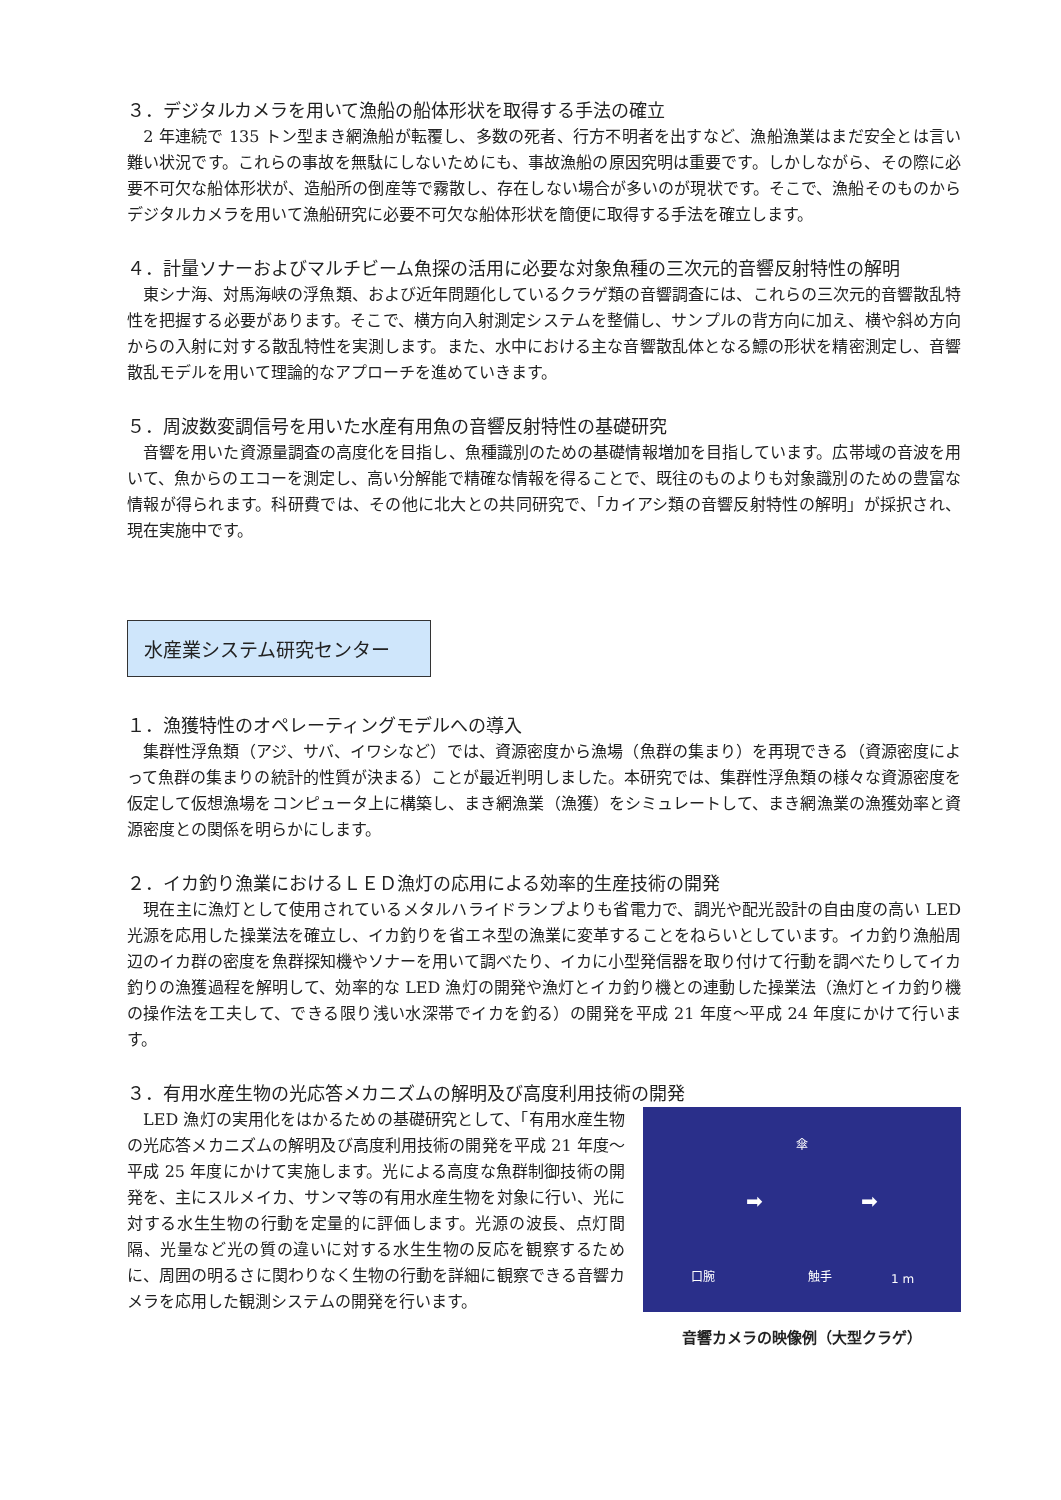３．デジタルカメラを用いて漁船の船体形状を取得する手法の確立
　2 年連続で 135 トン型まき網漁船が転覆し、多数の死者、行方不明者を出すなど、漁船漁業はまだ安全とは言い難い状況です。これらの事故を無駄にしないためにも、事故漁船の原因究明は重要です。しかしながら、その際に必要不可欠な船体形状が、造船所の倒産等で霧散し、存在しない場合が多いのが現状です。そこで、漁船そのものからデジタルカメラを用いて漁船研究に必要不可欠な船体形状を簡便に取得する手法を確立します。
４．計量ソナーおよびマルチビーム魚探の活用に必要な対象魚種の三次元的音響反射特性の解明
　東シナ海、対馬海峡の浮魚類、および近年問題化しているクラゲ類の音響調査には、これらの三次元的音響散乱特性を把握する必要があります。そこで、横方向入射測定システムを整備し、サンプルの背方向に加え、横や斜め方向からの入射に対する散乱特性を実測します。また、水中における主な音響散乱体となる鰾の形状を精密測定し、音響散乱モデルを用いて理論的なアプローチを進めていきます。
５．周波数変調信号を用いた水産有用魚の音響反射特性の基礎研究
　音響を用いた資源量調査の高度化を目指し、魚種識別のための基礎情報増加を目指しています。広帯域の音波を用いて、魚からのエコーを測定し、高い分解能で精確な情報を得ることで、既往のものよりも対象識別のための豊富な情報が得られます。科研費では、その他に北大との共同研究で、「カイアシ類の音響反射特性の解明」が採択され、現在実施中です。
水産業システム研究センター
１．漁獲特性のオペレーティングモデルへの導入
　集群性浮魚類（アジ、サバ、イワシなど）では、資源密度から漁場（魚群の集まり）を再現できる（資源密度によって魚群の集まりの統計的性質が決まる）ことが最近判明しました。本研究では、集群性浮魚類の様々な資源密度を仮定して仮想漁場をコンピュータ上に構築し、まき網漁業（漁獲）をシミュレートして、まき網漁業の漁獲効率と資源密度との関係を明らかにします。
２．イカ釣り漁業におけるＬＥＤ漁灯の応用による効率的生産技術の開発
　現在主に漁灯として使用されているメタルハライドランプよりも省電力で、調光や配光設計の自由度の高い LED 光源を応用した操業法を確立し、イカ釣りを省エネ型の漁業に変革することをねらいとしています。イカ釣り漁船周辺のイカ群の密度を魚群探知機やソナーを用いて調べたり、イカに小型発信器を取り付けて行動を調べたりしてイカ釣りの漁獲過程を解明して、効率的な LED 漁灯の開発や漁灯とイカ釣り機との連動した操業法（漁灯とイカ釣り機の操作法を工夫して、できる限り浅い水深帯でイカを釣る）の開発を平成 21 年度～平成 24 年度にかけて行います。
３．有用水産生物の光応答メカニズムの解明及び高度利用技術の開発
　LED 漁灯の実用化をはかるための基礎研究として、「有用水産生物の光応答メカニズムの解明及び高度利用技術の開発を平成 21 年度～平成 25 年度にかけて実施します。光による高度な魚群制御技術の開発を、主にスルメイカ、サンマ等の有用水産生物を対象に行い、光に対する水生生物の行動を定量的に評価します。光源の波長、点灯間隔、光量など光の質の違いに対する水生生物の反応を観察するために、周囲の明るさに関わりなく生物の行動を詳細に観察できる音響カメラを応用した観測システムの開発を行います。
傘
➡ ➡
口腕 触手 1 m
音響カメラの映像例（大型クラゲ）